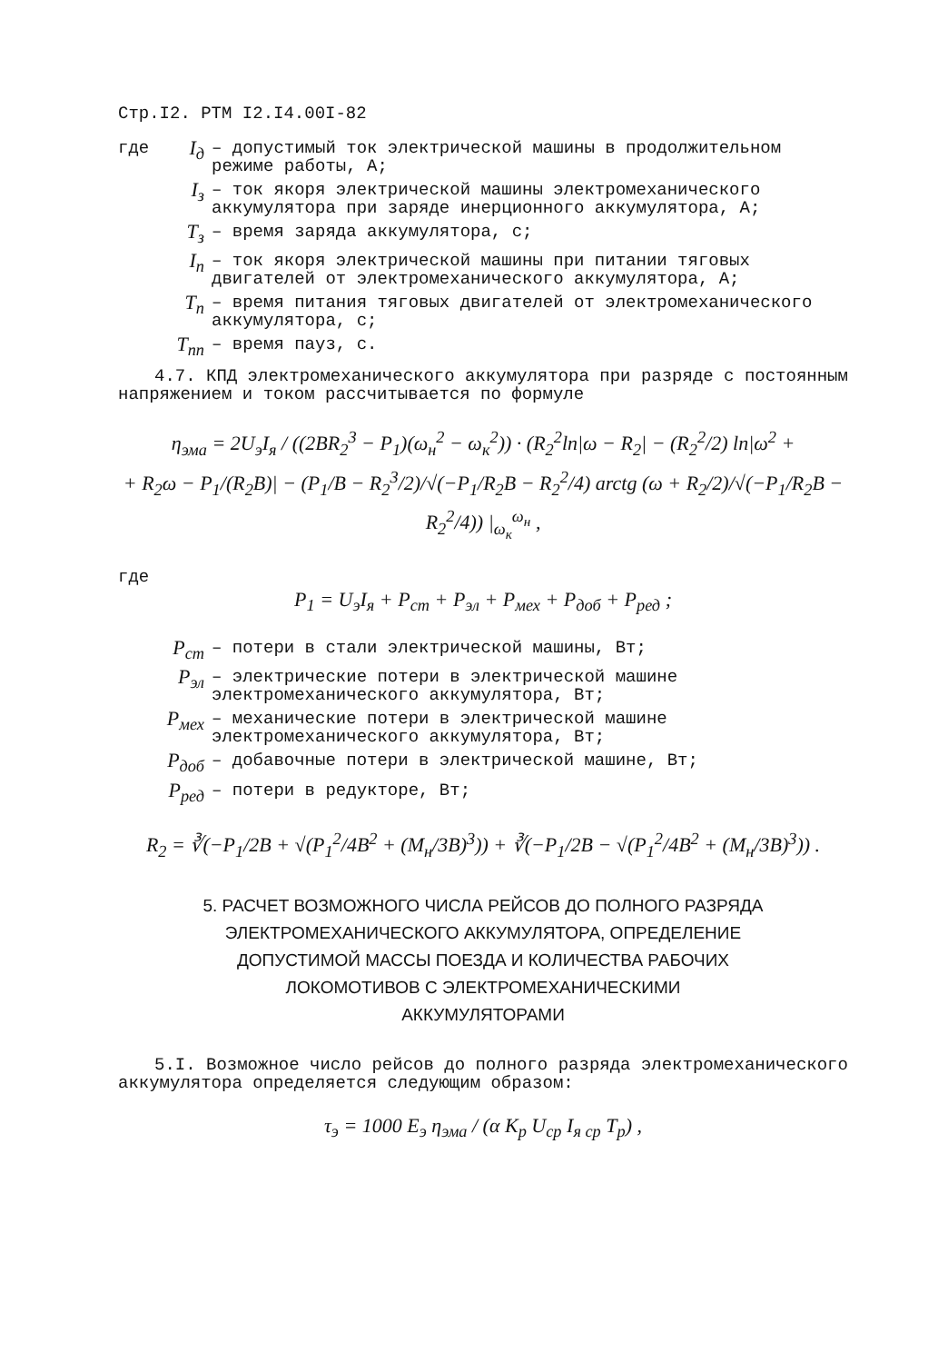Стр.I2. РТМ I2.I4.00I-82
где I<sub>д</sub> – допустимый ток электрической машины в продолжительном режиме работы, А;
I<sub>з</sub> – ток якоря электрической машины электромеханического аккумулятора при заряде инерционного аккумулятора, А;
T<sub>з</sub> – время заряда аккумулятора, с;
I<sub>п</sub> – ток якоря электрической машины при питании тяговых двигателей от электромеханического аккумулятора, А;
T<sub>п</sub> – время питания тяговых двигателей от электромеханического аккумулятора, с;
T<sub>пп</sub> – время пауз, с.
4.7. КПД электромеханического аккумулятора при разряде с постоянным напряжением и током рассчитывается по формуле
η<sub>эма</sub> = 2U<sub>э</sub>I<sub>я</sub> / ((2BR<sub>2</sub><sup>3</sup> − P<sub>1</sub>)(ω<sub>н</sub><sup>2</sup> − ω<sub>к</sub><sup>2</sup>)) · (R<sub>2</sub><sup>2</sup>ln|ω − R<sub>2</sub>| − (R<sub>2</sub><sup>2</sup>/2) ln|ω<sup>2</sup> +
+ R<sub>2</sub>ω − P<sub>1</sub>/(R<sub>2</sub>B)| − (P<sub>1</sub>/B − R<sub>2</sub><sup>3</sup>/2)/√(−P<sub>1</sub>/R<sub>2</sub>B − R<sub>2</sub><sup>2</sup>/4) arctg (ω + R<sub>2</sub>/2)/√(−P<sub>1</sub>/R<sub>2</sub>B − R<sub>2</sub><sup>2</sup>/4)) |<sub>ω<sub>к</sub></sub><sup>ω<sub>н</sub></sup> ,
где
P<sub>1</sub> = U<sub>э</sub>I<sub>я</sub> + P<sub>ст</sub> + P<sub>эл</sub> + P<sub>мех</sub> + P<sub>доб</sub> + P<sub>ред</sub> ;
P<sub>ст</sub> – потери в стали электрической машины, Вт;
P<sub>эл</sub> – электрические потери в электрической машине электромеханического аккумулятора, Вт;
P<sub>мех</sub> – механические потери в электрической машине электромеханического аккумулятора, Вт;
P<sub>доб</sub> – добавочные потери в электрической машине, Вт;
P<sub>ред</sub> – потери в редукторе, Вт;
R<sub>2</sub> = ∛(−P<sub>1</sub>/2B + √(P<sub>1</sub><sup>2</sup>/4B<sup>2</sup> + (M<sub>н</sub>/3B)<sup>3</sup>)) + ∛(−P<sub>1</sub>/2B − √(P<sub>1</sub><sup>2</sup>/4B<sup>2</sup> + (M<sub>н</sub>/3B)<sup>3</sup>)) .
5. РАСЧЕТ ВОЗМОЖНОГО ЧИСЛА РЕЙСОВ ДО ПОЛНОГО РАЗРЯДА
ЭЛЕКТРОМЕХАНИЧЕСКОГО АККУМУЛЯТОРА, ОПРЕДЕЛЕНИЕ
ДОПУСТИМОЙ МАССЫ ПОЕЗДА И КОЛИЧЕСТВА РАБОЧИХ
ЛОКОМОТИВОВ С ЭЛЕКТРОМЕХАНИЧЕСКИМИ
АККУМУЛЯТОРАМИ
5.I. Возможное число рейсов до полного разряда электромеханического аккумулятора определяется следующим образом:
τ<sub>э</sub> = 1000 E<sub>э</sub> η<sub>эма</sub> / (α K<sub>р</sub> U<sub>ср</sub> I<sub>я ср</sub> T<sub>р</sub>) ,